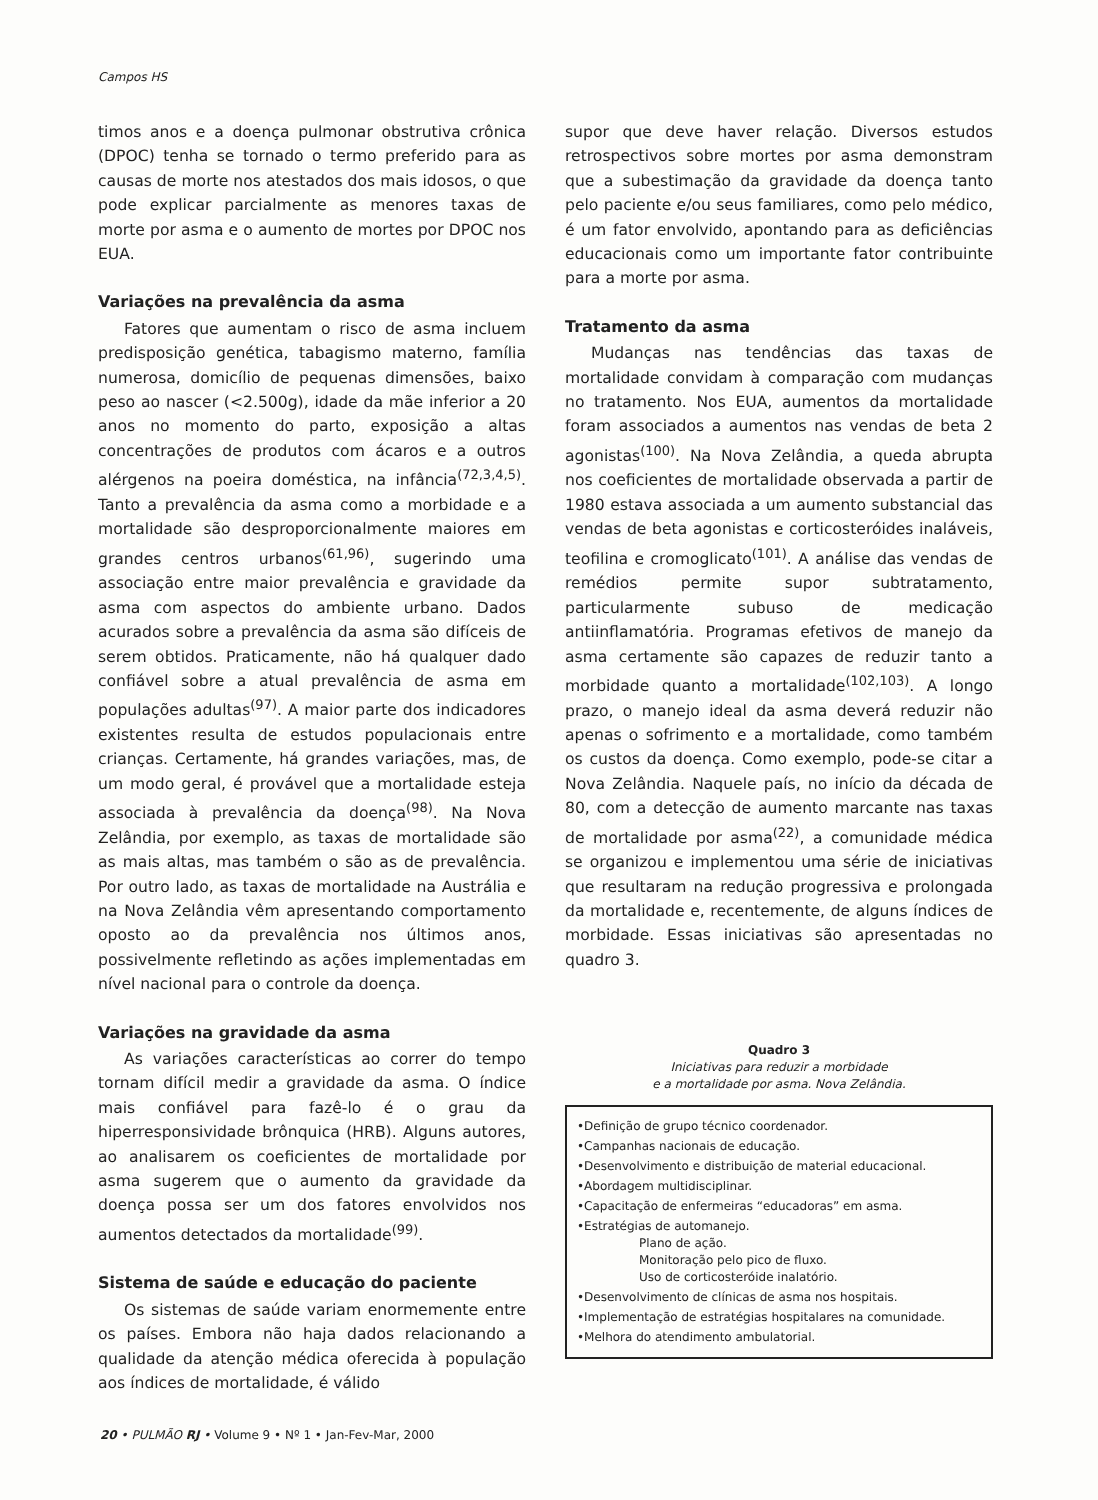Campos HS
timos anos e a doença pulmonar obstrutiva crônica (DPOC) tenha se tornado o termo preferido para as causas de morte nos atestados dos mais idosos, o que pode explicar parcialmente as menores taxas de morte por asma e o aumento de mortes por DPOC nos EUA.
Variações na prevalência da asma
Fatores que aumentam o risco de asma incluem predisposição genética, tabagismo materno, família numerosa, domicílio de pequenas dimensões, baixo peso ao nascer (<2.500g), idade da mãe inferior a 20 anos no momento do parto, exposição a altas concentrações de produtos com ácaros e a outros alérgenos na poeira doméstica, na infância<sup>(72,3,4,5)</sup>. Tanto a prevalência da asma como a morbidade e a mortalidade são desproporcionalmente maiores em grandes centros urbanos<sup>(61,96)</sup>, sugerindo uma associação entre maior prevalência e gravidade da asma com aspectos do ambiente urbano. Dados acurados sobre a prevalência da asma são difíceis de serem obtidos. Praticamente, não há qualquer dado confiável sobre a atual prevalência de asma em populações adultas<sup>(97)</sup>. A maior parte dos indicadores existentes resulta de estudos populacionais entre crianças. Certamente, há grandes variações, mas, de um modo geral, é provável que a mortalidade esteja associada à prevalência da doença<sup>(98)</sup>. Na Nova Zelândia, por exemplo, as taxas de mortalidade são as mais altas, mas também o são as de prevalência. Por outro lado, as taxas de mortalidade na Austrália e na Nova Zelândia vêm apresentando comportamento oposto ao da prevalência nos últimos anos, possivelmente refletindo as ações implementadas em nível nacional para o controle da doença.
Variações na gravidade da asma
As variações características ao correr do tempo tornam difícil medir a gravidade da asma. O índice mais confiável para fazê-lo é o grau da hiperresponsividade brônquica (HRB). Alguns autores, ao analisarem os coeficientes de mortalidade por asma sugerem que o aumento da gravidade da doença possa ser um dos fatores envolvidos nos aumentos detectados da mortalidade<sup>(99)</sup>.
Sistema de saúde e educação do paciente
Os sistemas de saúde variam enormemente entre os países. Embora não haja dados relacionando a qualidade da atenção médica oferecida à população aos índices de mortalidade, é válido
supor que deve haver relação. Diversos estudos retrospectivos sobre mortes por asma demonstram que a subestimação da gravidade da doença tanto pelo paciente e/ou seus familiares, como pelo médico, é um fator envolvido, apontando para as deficiências educacionais como um importante fator contribuinte para a morte por asma.
Tratamento da asma
Mudanças nas tendências das taxas de mortalidade convidam à comparação com mudanças no tratamento. Nos EUA, aumentos da mortalidade foram associados a aumentos nas vendas de beta 2 agonistas<sup>(100)</sup>. Na Nova Zelândia, a queda abrupta nos coeficientes de mortalidade observada a partir de 1980 estava associada a um aumento substancial das vendas de beta agonistas e corticosteróides inaláveis, teofilina e cromoglicato<sup>(101)</sup>. A análise das vendas de remédios permite supor subtratamento, particularmente subuso de medicação antiinflamatória. Programas efetivos de manejo da asma certamente são capazes de reduzir tanto a morbidade quanto a mortalidade<sup>(102,103)</sup>. A longo prazo, o manejo ideal da asma deverá reduzir não apenas o sofrimento e a mortalidade, como também os custos da doença. Como exemplo, pode-se citar a Nova Zelândia. Naquele país, no início da década de 80, com a detecção de aumento marcante nas taxas de mortalidade por asma<sup>(22)</sup>, a comunidade médica se organizou e implementou uma série de iniciativas que resultaram na redução progressiva e prolongada da mortalidade e, recentemente, de alguns índices de morbidade. Essas iniciativas são apresentadas no quadro 3.
Quadro 3
Iniciativas para reduzir a morbidade
e a mortalidade por asma. Nova Zelândia.
•Definição de grupo técnico coordenador.
•Campanhas nacionais de educação.
•Desenvolvimento e distribuição de material educacional.
•Abordagem multidisciplinar.
•Capacitação de enfermeiras “educadoras” em asma.
•Estratégias de automanejo.
Plano de ação.
Monitoração pelo pico de fluxo.
Uso de corticosteróide inalatório.
•Desenvolvimento de clínicas de asma nos hospitais.
•Implementação de estratégias hospitalares na comunidade.
•Melhora do atendimento ambulatorial.
20 • PULMÃO RJ • Volume 9 • Nº 1 • Jan-Fev-Mar, 2000